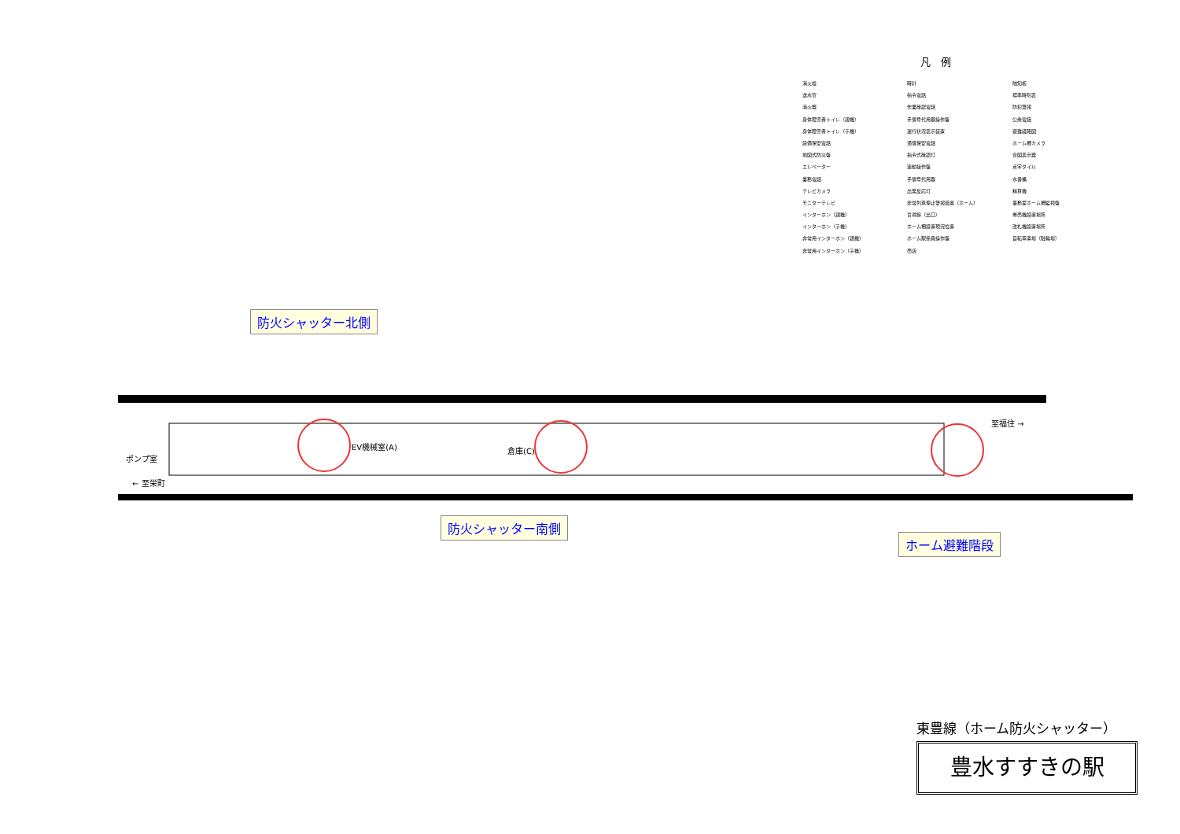凡　例
消火栓
送水管
消火器
身体障害者トイレ（親機）
身体障害者トイレ（子機）
設備保安電話
地図式防災盤
エレベーター
業務電話
テレビカメラ
モニターテレビ
インターホン（親機）
インターホン（子機）
非常用インターホン（親機）
非常用インターホン（子機）
時計
指令電話
作業確認電話
手信号代用器操作盤
運行状況表示装置
通信保安電話
指令式確認灯
連動操作盤
手信号代用器
出発反応灯
非常列車停止警報装置（ホーム）
盲導鈴（出口）
ホーム柵設置現況位置
ホーム駅係員操作盤
売店
触知板
標準時刻表
防犯警報
公衆電話
避難経路図
ホーム柵カメラ
合図表示器
点字タイル
水番桶
精算機
事務室ホーム柵監視盤
券売機設置場所
改札機設置場所
自転車置場（駐輪場）
防火シャッター北側
至福住 →
← 至栄町
EV機械室(A) 倉庫(C)
ポンプ室
防火シャッター南側
ホーム避難階段
東豊線（ホーム防火シャッター）
豊水すすきの駅